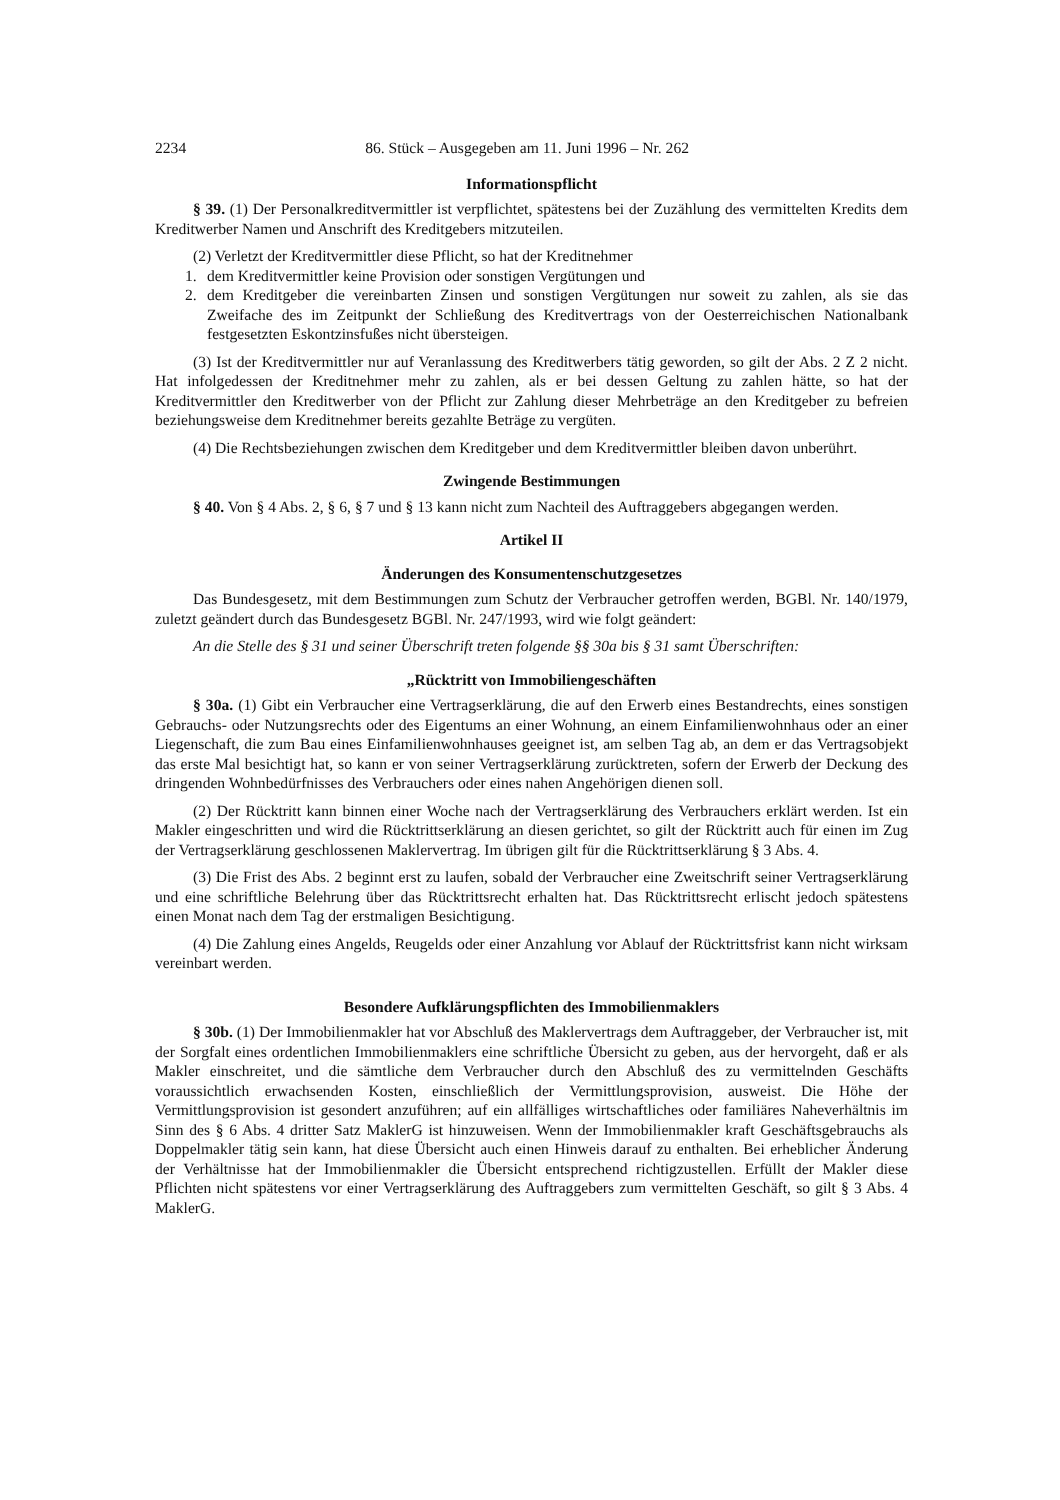2234 86. Stück – Ausgegeben am 11. Juni 1996 – Nr. 262
Informationspflicht
§ 39. (1) Der Personalkreditvermittler ist verpflichtet, spätestens bei der Zuzählung des vermittelten Kredits dem Kreditwerber Namen und Anschrift des Kreditgebers mitzuteilen.
(2) Verletzt der Kreditvermittler diese Pflicht, so hat der Kreditnehmer
1. dem Kreditvermittler keine Provision oder sonstigen Vergütungen und
2. dem Kreditgeber die vereinbarten Zinsen und sonstigen Vergütungen nur soweit zu zahlen, als sie das Zweifache des im Zeitpunkt der Schließung des Kreditvertrags von der Oesterreichischen Nationalbank festgesetzten Eskontzinsfußes nicht übersteigen.
(3) Ist der Kreditvermittler nur auf Veranlassung des Kreditwerbers tätig geworden, so gilt der Abs. 2 Z 2 nicht. Hat infolgedessen der Kreditnehmer mehr zu zahlen, als er bei dessen Geltung zu zahlen hätte, so hat der Kreditvermittler den Kreditwerber von der Pflicht zur Zahlung dieser Mehrbeträge an den Kreditgeber zu befreien beziehungsweise dem Kreditnehmer bereits gezahlte Beträge zu vergüten.
(4) Die Rechtsbeziehungen zwischen dem Kreditgeber und dem Kreditvermittler bleiben davon unberührt.
Zwingende Bestimmungen
§ 40. Von § 4 Abs. 2, § 6, § 7 und § 13 kann nicht zum Nachteil des Auftraggebers abgegangen werden.
Artikel II
Änderungen des Konsumentenschutzgesetzes
Das Bundesgesetz, mit dem Bestimmungen zum Schutz der Verbraucher getroffen werden, BGBl. Nr. 140/1979, zuletzt geändert durch das Bundesgesetz BGBl. Nr. 247/1993, wird wie folgt geändert:
An die Stelle des § 31 und seiner Überschrift treten folgende §§ 30a bis § 31 samt Überschriften:
„Rücktritt von Immobiliengeschäften
§ 30a. (1) Gibt ein Verbraucher eine Vertragserklärung, die auf den Erwerb eines Bestandrechts, eines sonstigen Gebrauchs- oder Nutzungsrechts oder des Eigentums an einer Wohnung, an einem Einfamilienwohnhaus oder an einer Liegenschaft, die zum Bau eines Einfamilienwohnhauses geeignet ist, am selben Tag ab, an dem er das Vertragsobjekt das erste Mal besichtigt hat, so kann er von seiner Vertragserklärung zurücktreten, sofern der Erwerb der Deckung des dringenden Wohnbedürfnisses des Verbrauchers oder eines nahen Angehörigen dienen soll.
(2) Der Rücktritt kann binnen einer Woche nach der Vertragserklärung des Verbrauchers erklärt werden. Ist ein Makler eingeschritten und wird die Rücktrittserklärung an diesen gerichtet, so gilt der Rücktritt auch für einen im Zug der Vertragserklärung geschlossenen Maklervertrag. Im übrigen gilt für die Rücktrittserklärung § 3 Abs. 4.
(3) Die Frist des Abs. 2 beginnt erst zu laufen, sobald der Verbraucher eine Zweitschrift seiner Vertragserklärung und eine schriftliche Belehrung über das Rücktrittsrecht erhalten hat. Das Rücktrittsrecht erlischt jedoch spätestens einen Monat nach dem Tag der erstmaligen Besichtigung.
(4) Die Zahlung eines Angelds, Reugelds oder einer Anzahlung vor Ablauf der Rücktrittsfrist kann nicht wirksam vereinbart werden.
Besondere Aufklärungspflichten des Immobilienmaklers
§ 30b. (1) Der Immobilienmakler hat vor Abschluß des Maklervertrags dem Auftraggeber, der Verbraucher ist, mit der Sorgfalt eines ordentlichen Immobilienmaklers eine schriftliche Übersicht zu geben, aus der hervorgeht, daß er als Makler einschreitet, und die sämtliche dem Verbraucher durch den Abschluß des zu vermittelnden Geschäfts voraussichtlich erwachsenden Kosten, einschließlich der Vermittlungsprovision, ausweist. Die Höhe der Vermittlungsprovision ist gesondert anzuführen; auf ein allfälliges wirtschaftliches oder familiäres Naheverhältnis im Sinn des § 6 Abs. 4 dritter Satz MaklerG ist hinzuweisen. Wenn der Immobilienmakler kraft Geschäftsgebrauchs als Doppelmakler tätig sein kann, hat diese Übersicht auch einen Hinweis darauf zu enthalten. Bei erheblicher Änderung der Verhältnisse hat der Immobilienmakler die Übersicht entsprechend richtigzustellen. Erfüllt der Makler diese Pflichten nicht spätestens vor einer Vertragserklärung des Auftraggebers zum vermittelten Geschäft, so gilt § 3 Abs. 4 MaklerG.